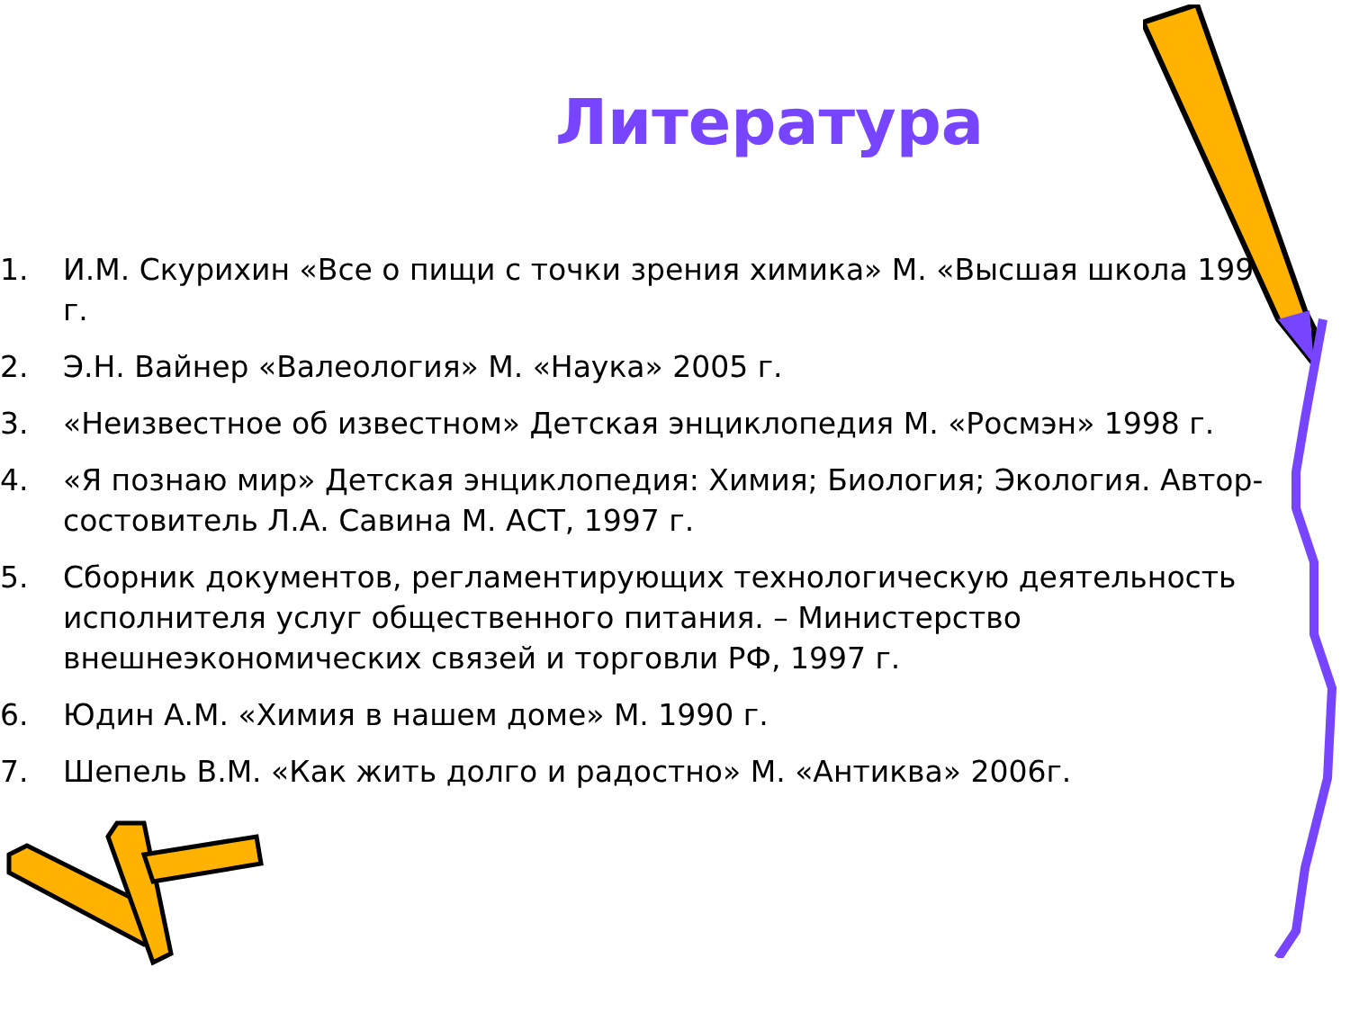Литература
1. И.М. Скурихин «Все о пищи с точки зрения химика» М. «Высшая школа 1991 г.
2. Э.Н. Вайнер «Валеология» М. «Наука» 2005 г.
3. «Неизвестное об известном» Детская энциклопедия М. «Росмэн» 1998 г.
4. «Я познаю мир» Детская энциклопедия: Химия; Биология; Экология. Автор-состовитель Л.А. Савина М. АСТ, 1997 г.
5. Сборник документов, регламентирующих технологическую деятельность исполнителя услуг общественного питания. – Министерство внешнеэкономических связей и торговли РФ, 1997 г.
6. Юдин А.М. «Химия в нашем доме» М. 1990 г.
7. Шепель В.М. «Как жить долго и радостно» М. «Антиква» 2006г.